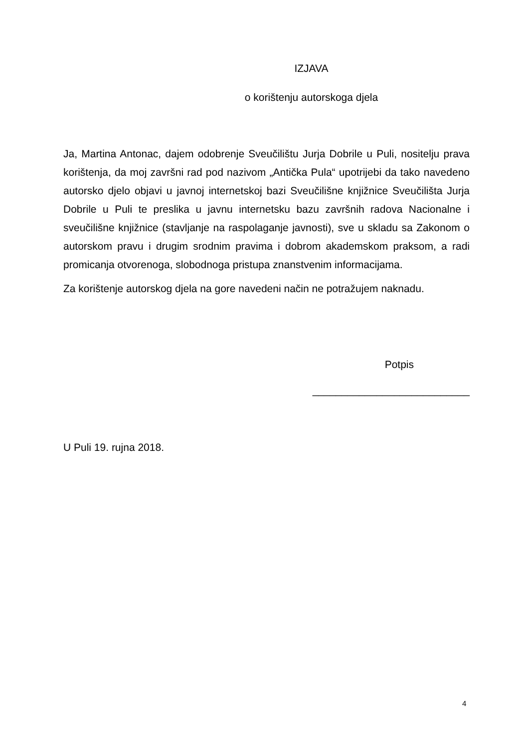IZJAVA
o korištenju autorskoga djela
Ja, Martina Antonac, dajem odobrenje Sveučilištu Jurja Dobrile u Puli, nositelju prava korištenja, da moj završni rad pod nazivom „Antička Pula“ upotrijebi da tako navedeno autorsko djelo objavi u javnoj internetskoj bazi Sveučilišne knjižnice Sveučilišta Jurja Dobrile u Puli te preslika u javnu internetsku bazu završnih radova Nacionalne i sveučilišne knjižnice (stavljanje na raspolaganje javnosti), sve u skladu sa Zakonom o autorskom pravu i drugim srodnim pravima i dobrom akademskom praksom, a radi promicanja otvorenoga, slobodnoga pristupa znanstvenim informacijama.
Za korištenje autorskog djela na gore navedeni način ne potražujem naknadu.
Potpis
___________________________
U Puli 19. rujna 2018.
4